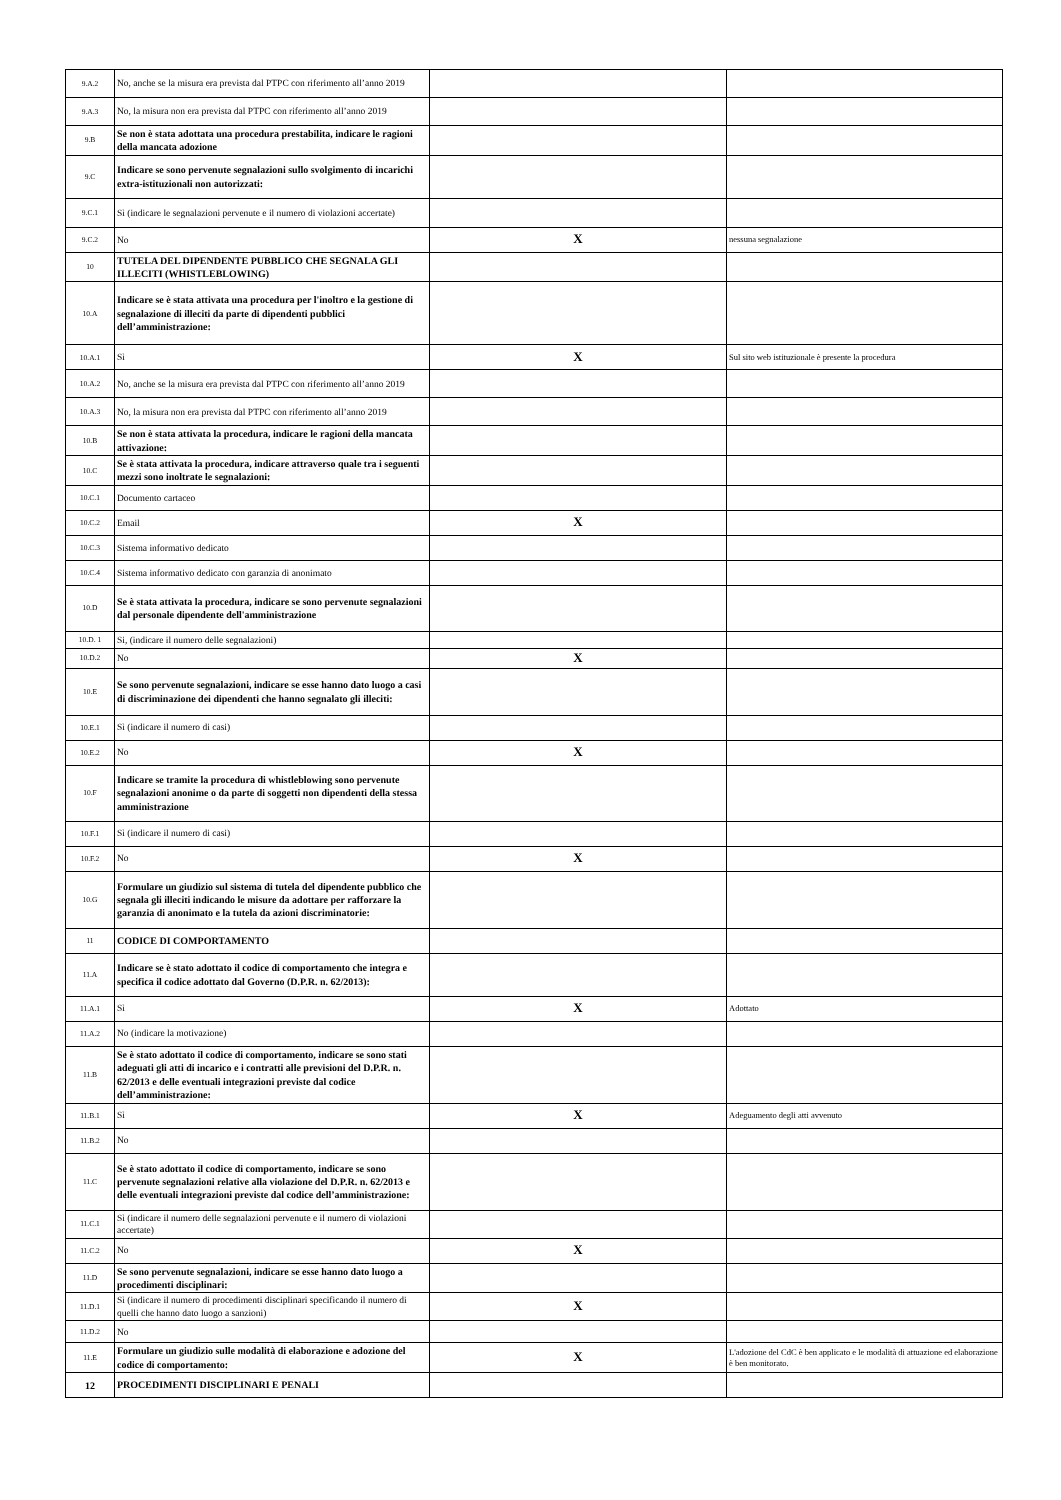| 9.A.2 | No, anche se la misura era prevista dal PTPC con riferimento all’anno 2019 | | |
| 9.A.3 | No, la misura non era prevista dal PTPC con riferimento all’anno 2019 | | |
| 9.B | Se non è stata adottata una procedura prestabilita, indicare le ragioni della mancata adozione | | |
| 9.C | Indicare se sono pervenute segnalazioni sullo svolgimento di incarichi extra-istituzionali non autorizzati: | | |
| 9.C.1 | Sì (indicare le segnalazioni pervenute e il numero di violazioni accertate) | | |
| 9.C.2 | No | X | nessuna segnalazione |
| 10 | TUTELA DEL DIPENDENTE PUBBLICO CHE SEGNALA GLI ILLECITI (WHISTLEBLOWING) | | |
| 10.A | Indicare se è stata attivata una procedura per l'inoltro e la gestione di segnalazione di illeciti da parte di dipendenti pubblici dell’amministrazione: | | |
| 10.A.1 | Sì | X | Sul sito web istituzionale è presente la procedura |
| 10.A.2 | No, anche se la misura era prevista dal PTPC con riferimento all’anno 2019 | | |
| 10.A.3 | No, la misura non era prevista dal PTPC con riferimento all’anno 2019 | | |
| 10.B | Se non è stata attivata la procedura, indicare le ragioni della mancata attivazione: | | |
| 10.C | Se è stata attivata la procedura, indicare attraverso quale tra i seguenti mezzi sono inoltrate le segnalazioni: | | |
| 10.C.1 | Documento cartaceo | | |
| 10.C.2 | Email | X | |
| 10.C.3 | Sistema informativo dedicato | | |
| 10.C.4 | Sistema informativo dedicato con garanzia di anonimato | | |
| 10.D | Se è stata attivata la procedura, indicare se sono pervenute segnalazioni dal personale dipendente dell'amministrazione | | |
| 10.D. 1 | Si, (indicare il numero delle segnalazioni) | | |
| 10.D.2 | No | X | |
| 10.E | Se sono pervenute segnalazioni, indicare se esse hanno dato luogo a casi di discriminazione dei dipendenti che hanno segnalato gli illeciti: | | |
| 10.E.1 | Sì (indicare il numero di casi) | | |
| 10.E.2 | No | X | |
| 10.F | Indicare se tramite la procedura di whistleblowing sono pervenute segnalazioni anonime o da parte di soggetti non dipendenti della stessa amministrazione | | |
| 10.F.1 | Sì (indicare il numero di casi) | | |
| 10.F.2 | No | X | |
| 10.G | Formulare un giudizio sul sistema di tutela del dipendente pubblico che segnala gli illeciti indicando le misure da adottare per rafforzare la garanzia di anonimato e la tutela da azioni discriminatorie: | | |
| 11 | CODICE DI COMPORTAMENTO | | |
| 11.A | Indicare se è stato adottato il codice di comportamento che integra e specifica il codice adottato dal Governo (D.P.R. n. 62/2013): | | |
| 11.A.1 | Sì | X | Adottato |
| 11.A.2 | No (indicare la motivazione) | | |
| 11.B | Se è stato adottato il codice di comportamento, indicare se sono stati adeguati gli atti di incarico e i contratti alle previsioni del D.P.R. n. 62/2013 e delle eventuali integrazioni previste dal codice dell’amministrazione: | | |
| 11.B.1 | Sì | X | Adeguamento degli atti avvenuto |
| 11.B.2 | No | | |
| 11.C | Se è stato adottato il codice di comportamento, indicare se sono pervenute segnalazioni relative alla violazione del D.P.R. n. 62/2013 e delle eventuali integrazioni previste dal codice dell’amministrazione: | | |
| 11.C.1 | Sì (indicare il numero delle segnalazioni pervenute e il numero di violazioni accertate) | | |
| 11.C.2 | No | X | |
| 11.D | Se sono pervenute segnalazioni, indicare se esse hanno dato luogo a procedimenti disciplinari: | | |
| 11.D.1 | Sì (indicare il numero di procedimenti disciplinari specificando il numero di quelli che hanno dato luogo a sanzioni) | X | |
| 11.D.2 | No | | |
| 11.E | Formulare un giudizio sulle modalità di elaborazione e adozione del codice di comportamento: | X | L'adozione del CdC è ben applicato e le modalità di attuazione ed elaborazione è ben monitorato. |
| 12 | PROCEDIMENTI DISCIPLINARI E PENALI | | |